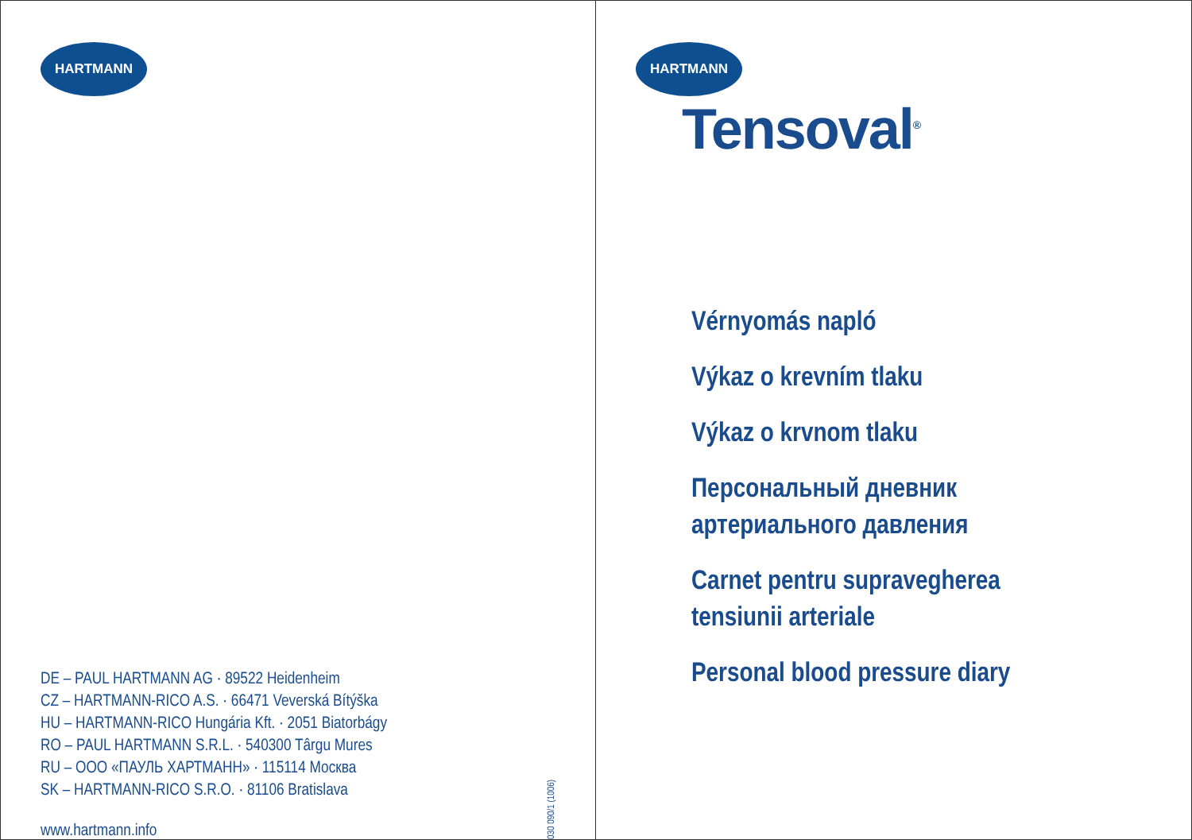HARTMANN
DE – PAUL HARTMANN AG · 89522 Heidenheim
CZ – HARTMANN-RICO A.S. · 66471 Veverská Bítýška
HU – HARTMANN-RICO Hungária Kft. · 2051 Biatorbágy
RO – PAUL HARTMANN S.R.L. · 540300 Târgu Mures
RU – OOO «ПАУЛЬ ХАРТМАНН» · 115114 Москва
SK – HARTMANN-RICO S.R.O. · 81106 Bratislava
www.hartmann.info
030 090/1 (1006)
HARTMANN
Tensoval<sup>®</sup>
Vérnyomás napló
Výkaz o krevním tlaku
Výkaz o krvnom tlaku
Персональный дневник
артериального давления
Carnet pentru supravegherea
tensiunii arteriale
Personal blood pressure diary